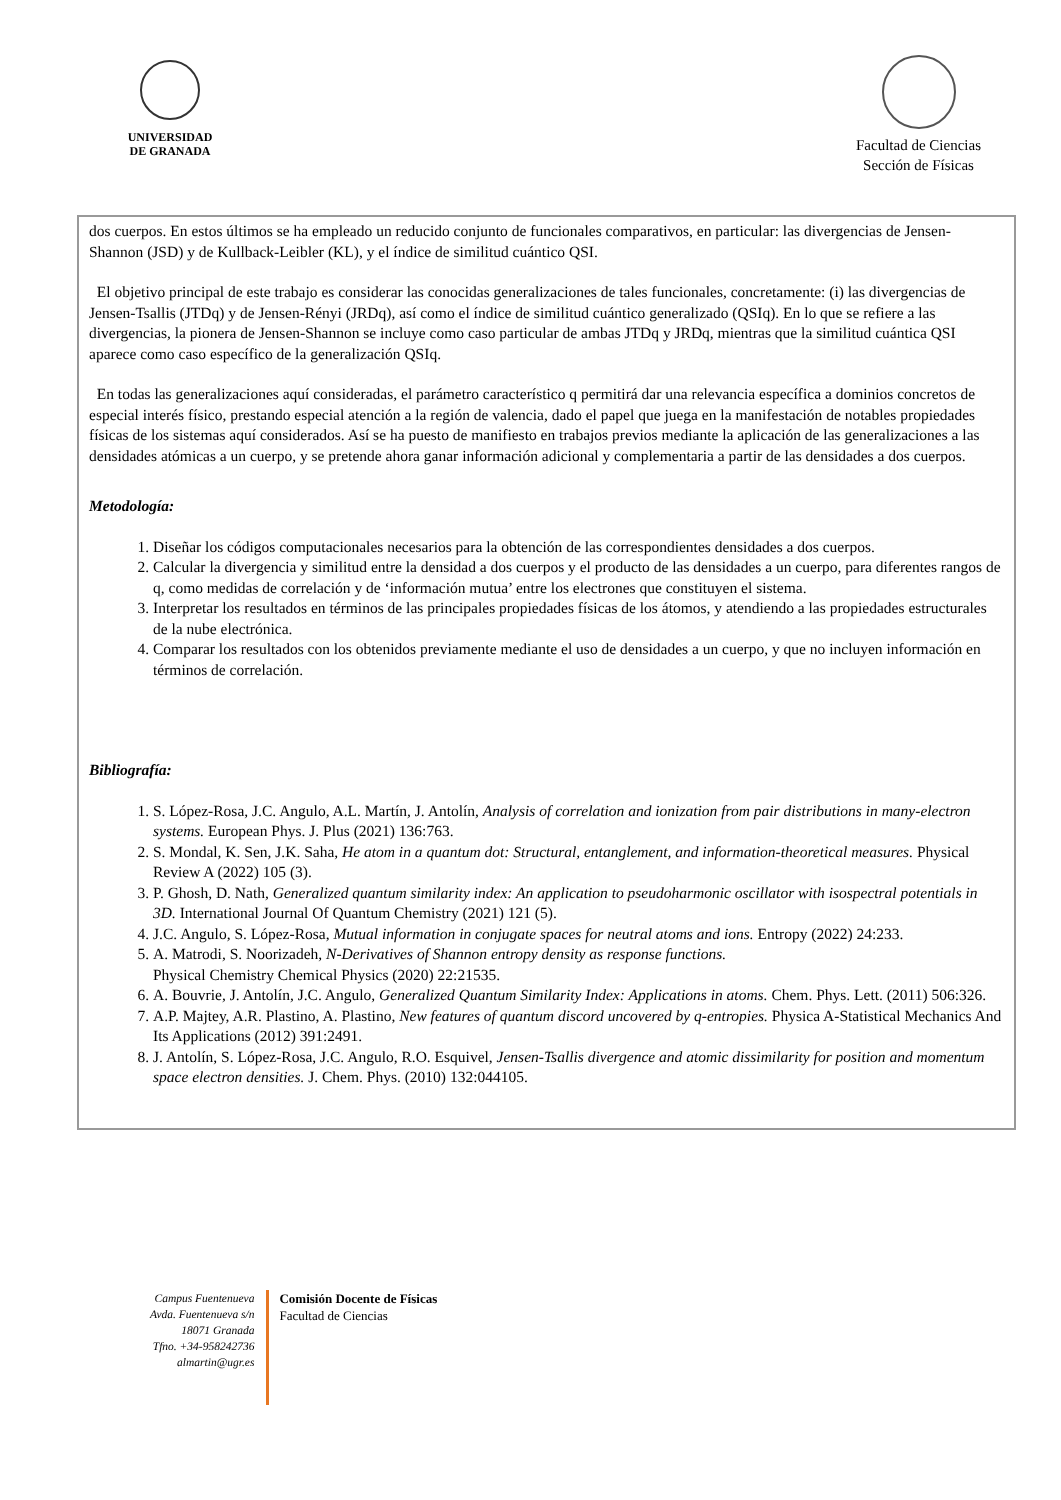UNIVERSIDAD
DE GRANADA
Facultad de Ciencias
Sección de Físicas
dos cuerpos. En estos últimos se ha empleado un reducido conjunto de funcionales comparativos, en particular: las divergencias de Jensen-Shannon (JSD) y de Kullback-Leibler (KL), y el índice de similitud cuántico QSI.
El objetivo principal de este trabajo es considerar las conocidas generalizaciones de tales funcionales, concretamente: (i) las divergencias de Jensen-Tsallis (JTDq) y de Jensen-Rényi (JRDq), así como el índice de similitud cuántico generalizado (QSIq). En lo que se refiere a las divergencias, la pionera de Jensen-Shannon se incluye como caso particular de ambas JTDq y JRDq, mientras que la similitud cuántica QSI aparece como caso específico de la generalización QSIq.
En todas las generalizaciones aquí consideradas, el parámetro característico q permitirá dar una relevancia específica a dominios concretos de especial interés físico, prestando especial atención a la región de valencia, dado el papel que juega en la manifestación de notables propiedades físicas de los sistemas aquí considerados. Así se ha puesto de manifiesto en trabajos previos mediante la aplicación de las generalizaciones a las densidades atómicas a un cuerpo, y se pretende ahora ganar información adicional y complementaria a partir de las densidades a dos cuerpos.
Metodología:
1. Diseñar los códigos computacionales necesarios para la obtención de las correspondientes densidades a dos cuerpos.
2. Calcular la divergencia y similitud entre la densidad a dos cuerpos y el producto de las densidades a un cuerpo, para diferentes rangos de q, como medidas de correlación y de ‘información mutua’ entre los electrones que constituyen el sistema.
3. Interpretar los resultados en términos de las principales propiedades físicas de los átomos, y atendiendo a las propiedades estructurales de la nube electrónica.
4. Comparar los resultados con los obtenidos previamente mediante el uso de densidades a un cuerpo, y que no incluyen información en términos de correlación.
Bibliografía:
1. S. López-Rosa, J.C. Angulo, A.L. Martín, J. Antolín, Analysis of correlation and ionization from pair distributions in many-electron systems. European Phys. J. Plus (2021) 136:763.
2. S. Mondal, K. Sen, J.K. Saha, He atom in a quantum dot: Structural, entanglement, and information-theoretical measures. Physical Review A (2022) 105 (3).
3. P. Ghosh, D. Nath, Generalized quantum similarity index: An application to pseudoharmonic oscillator with isospectral potentials in 3D. International Journal Of Quantum Chemistry (2021) 121 (5).
4. J.C. Angulo, S. López-Rosa, Mutual information in conjugate spaces for neutral atoms and ions. Entropy (2022) 24:233.
5. A. Matrodi, S. Noorizadeh, N-Derivatives of Shannon entropy density as response functions.
Physical Chemistry Chemical Physics (2020) 22:21535.
6. A. Bouvrie, J. Antolín, J.C. Angulo, Generalized Quantum Similarity Index: Applications in atoms. Chem. Phys. Lett. (2011) 506:326.
7. A.P. Majtey, A.R. Plastino, A. Plastino, New features of quantum discord uncovered by q-entropies. Physica A-Statistical Mechanics And Its Applications (2012) 391:2491.
8. J. Antolín, S. López-Rosa, J.C. Angulo, R.O. Esquivel, Jensen-Tsallis divergence and atomic dissimilarity for position and momentum space electron densities. J. Chem. Phys. (2010) 132:044105.
Campus Fuentenueva
Avda. Fuentenueva s/n
18071 Granada
Tfno. +34-958242736
almartin@ugr.es
Comisión Docente de Físicas
Facultad de Ciencias